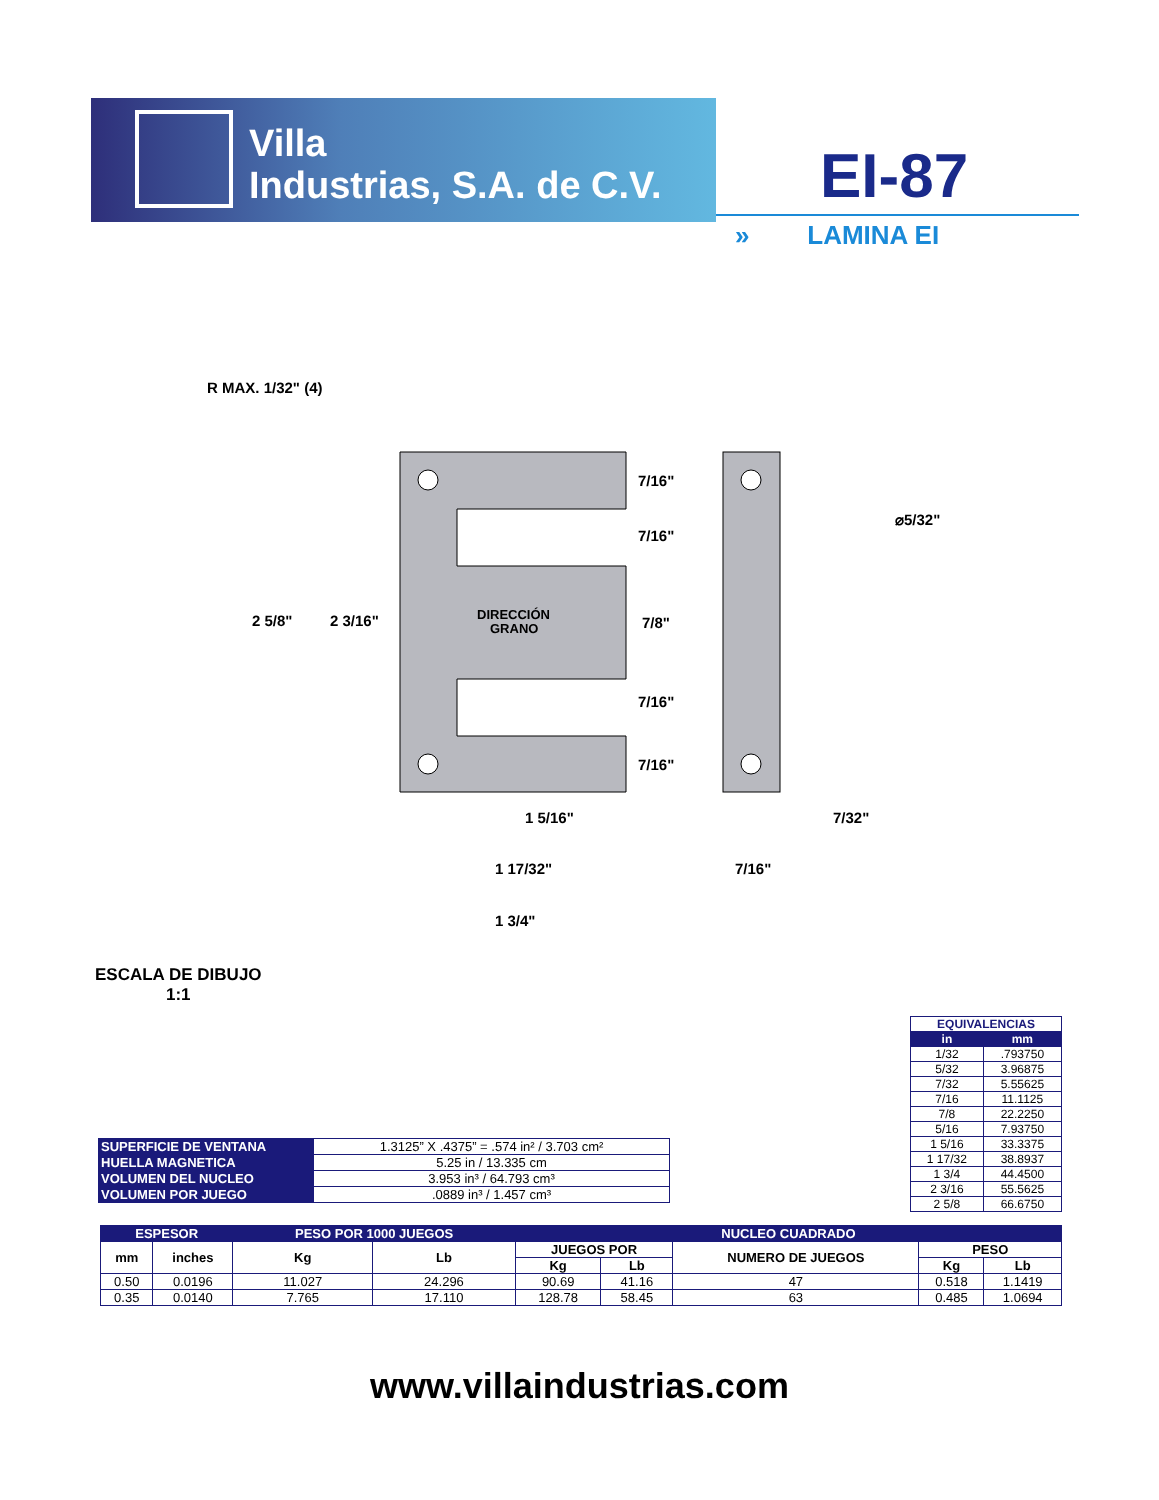Villa
Industrias, S.A. de C.V.
EI-87
» LAMINA EI
R MAX. 1/32" (4)
2 5/8"
2 3/16"
DIRECCIÓN
GRANO
7/16"
7/16"
7/8"
7/16"
7/16"
⌀5/32"
1 5/16"
1 17/32"
1 3/4"
7/32"
7/16"
ESCALA DE DIBUJO
1:1
| EQUIVALENCIAS | |
| in | mm |
| 1/32 | .793750 |
| 5/32 | 3.96875 |
| 7/32 | 5.55625 |
| 7/16 | 11.1125 |
| 7/8 | 22.2250 |
| 5/16 | 7.93750 |
| 1 5/16 | 33.3375 |
| 1 17/32 | 38.8937 |
| 1 3/4 | 44.4500 |
| 2 3/16 | 55.5625 |
| 2 5/8 | 66.6750 |
| SUPERFICIE DE VENTANA | 1.3125” X .4375” = .574 in² / 3.703 cm² |
| HUELLA MAGNETICA | 5.25 in / 13.335 cm |
| VOLUMEN DEL NUCLEO | 3.953 in³ / 64.793 cm³ |
| VOLUMEN POR JUEGO | .0889 in³ / 1.457 cm³ |
| ESPESOR | | PESO POR 1000 JUEGOS | | NUCLEO CUADRADO | | | | |
| --- | --- | --- | --- | --- | --- | --- | --- | --- |
| mm | inches | Kg | Lb | JUEGOS POR | | NUMERO DE JUEGOS | PESO | |
| | | | | Kg | Lb | | Kg | Lb |
| 0.50 | 0.0196 | 11.027 | 24.296 | 90.69 | 41.16 | 47 | 0.518 | 1.1419 |
| 0.35 | 0.0140 | 7.765 | 17.110 | 128.78 | 58.45 | 63 | 0.485 | 1.0694 |
www.villaindustrias.com